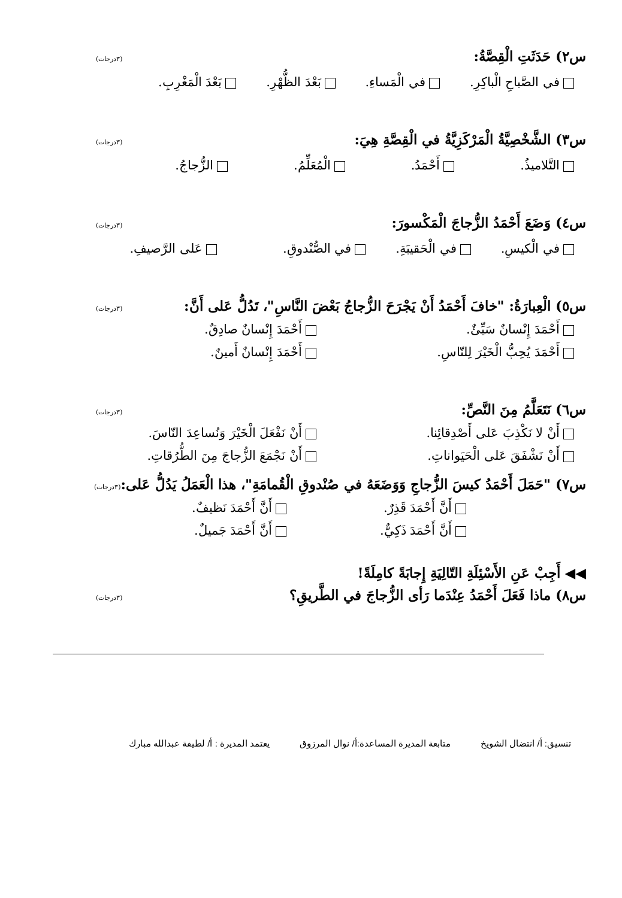س٢) حَدَثَتِ الْقِصَّةُ: (٣درجات)
في الصَّباحِ الْباكِرِ. في الْمَساءِ. بَعْدَ الظُّهْرِ. بَعْدَ الْمَغْرِبِ.
س٣) الشَّخْصِيَّةُ الْمَرْكَزِيَّةُ في الْقِصَّةِ هِيَ: (٣درجات)
التَّلاميذُ. أَحْمَدُ. الْمُعَلِّمُ. الزُّجاجُ.
س٤) وَضَعَ أَحْمَدُ الزُّجاجَ الْمَكْسورَ: (٣درجات)
في الْكيسِ. في الْحَقيبَةِ. في الصُّنْدوقِ. عَلى الرَّصيفِ.
س٥) الْعِبارَةُ: "خافَ أَحْمَدُ أَنْ يَجْرَحَ الزُّجاجُ بَعْضَ النَّاسِ"، تَدُلُّ عَلى أَنَّ: (٣درجات)
أَحْمَدَ إِنْسانٌ سَيِّئٌ. أَحْمَدَ إِنْسانٌ صادِقٌ. أَحْمَدَ يُحِبُّ الْخَيْرَ لِلنّاسِ. أَحْمَدَ إِنْسانٌ أَمينٌ.
س٦) نَتَعَلَّمُ مِنَ النَّصِّ: (٣درجات)
أَنْ لا نَكْذِبَ عَلى أَصْدِقائِنا. أَنْ نَفْعَلَ الْخَيْرَ وَنُساعِدَ النّاسَ. أَنْ نَشْفَقَ عَلى الْحَيَواناتِ. أَنْ نَجْمَعَ الزُّجاجَ مِنَ الطُّرُقاتِ.
س٧) "حَمَلَ أَحْمَدُ كيسَ الزُّجاجِ وَوَضَعَهُ في صُنْدوقِ الْقُمامَةِ"، هذا الْعَمَلُ يَدُلُّ عَلى: (٣درجات)
أَنَّ أَحْمَدَ قَذِرٌ. أَنَّ أَحْمَدَ نَظيفٌ. أَنَّ أَحْمَدَ ذَكِيٌّ. أَنَّ أَحْمَدَ جَميلٌ.
◀◀ أَجِبْ عَنِ الأَسْئِلَةِ التّالِيَةِ إِجابَةً كامِلَةً!
س٨) ماذا فَعَلَ أَحْمَدُ عِنْدَما رَأى الزُّجاجَ في الطَّريقِ؟ (٣درجات)
تنسيق: أ/ انتضال الشويخ متابعة المديرة المساعدة:أ/ نوال المرزوق يعتمد المديرة : أ/ لطيفة عبدالله مبارك